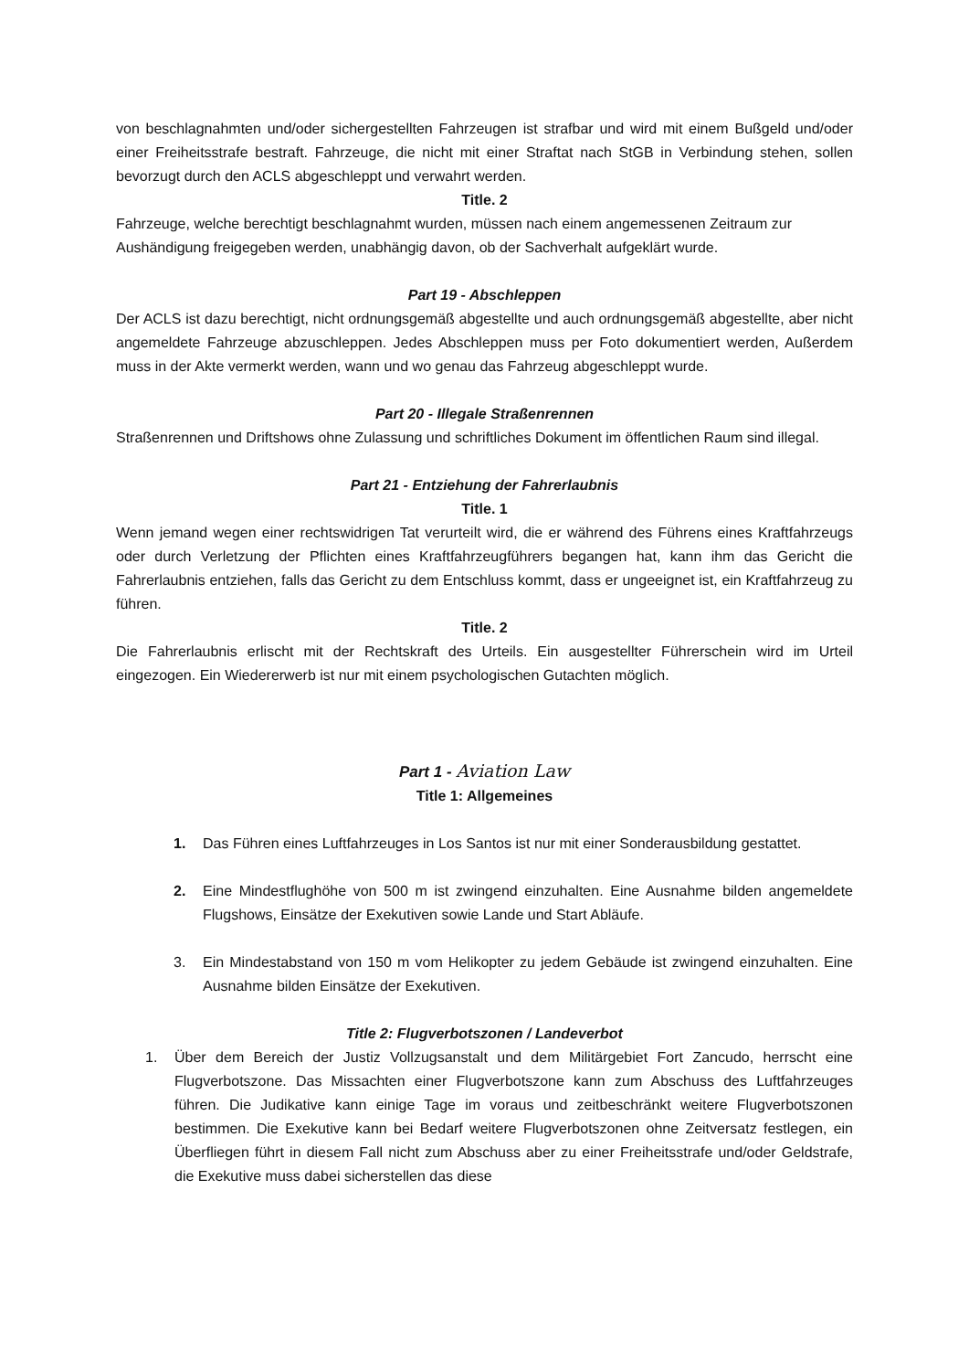von beschlagnahmten und/oder sichergestellten Fahrzeugen ist strafbar und wird mit einem Bußgeld und/oder einer Freiheitsstrafe bestraft. Fahrzeuge, die nicht mit einer Straftat nach StGB in Verbindung stehen, sollen bevorzugt durch den ACLS abgeschleppt und verwahrt werden.
Title. 2
Fahrzeuge, welche berechtigt beschlagnahmt wurden, müssen nach einem angemessenen Zeitraum zur Aushändigung freigegeben werden, unabhängig davon, ob der Sachverhalt aufgeklärt wurde.
Part 19 - Abschleppen
Der ACLS ist dazu berechtigt, nicht ordnungsgemäß abgestellte und auch ordnungsgemäß abgestellte, aber nicht angemeldete Fahrzeuge abzuschleppen. Jedes Abschleppen muss per Foto dokumentiert werden, Außerdem muss in der Akte vermerkt werden, wann und wo genau das Fahrzeug abgeschleppt wurde.
Part 20 - Illegale Straßenrennen
Straßenrennen und Driftshows ohne Zulassung und schriftliches Dokument im öffentlichen Raum sind illegal.
Part 21 - Entziehung der Fahrerlaubnis
Title. 1
Wenn jemand wegen einer rechtswidrigen Tat verurteilt wird, die er während des Führens eines Kraftfahrzeugs oder durch Verletzung der Pflichten eines Kraftfahrzeugführers begangen hat, kann ihm das Gericht die Fahrerlaubnis entziehen, falls das Gericht zu dem Entschluss kommt, dass er ungeeignet ist, ein Kraftfahrzeug zu führen.
Title. 2
Die Fahrerlaubnis erlischt mit der Rechtskraft des Urteils. Ein ausgestellter Führerschein wird im Urteil eingezogen. Ein Wiedererwerb ist nur mit einem psychologischen Gutachten möglich.
Part 1 - Aviation Law
Title 1: Allgemeines
1. Das Führen eines Luftfahrzeuges in Los Santos ist nur mit einer Sonderausbildung gestattet.
2. Eine Mindestflughöhe von 500 m ist zwingend einzuhalten. Eine Ausnahme bilden angemeldete Flugshows, Einsätze der Exekutiven sowie Lande und Start Abläufe.
3. Ein Mindestabstand von 150 m vom Helikopter zu jedem Gebäude ist zwingend einzuhalten. Eine Ausnahme bilden Einsätze der Exekutiven.
Title 2: Flugverbotszonen / Landeverbot
1. Über dem Bereich der Justiz Vollzugsanstalt und dem Militärgebiet Fort Zancudo, herrscht eine Flugverbotszone. Das Missachten einer Flugverbotszone kann zum Abschuss des Luftfahrzeuges führen. Die Judikative kann einige Tage im voraus und zeitbeschränkt weitere Flugverbotszonen bestimmen. Die Exekutive kann bei Bedarf weitere Flugverbotszonen ohne Zeitversatz festlegen, ein Überfliegen führt in diesem Fall nicht zum Abschuss aber zu einer Freiheitsstrafe und/oder Geldstrafe, die Exekutive muss dabei sicherstellen das diese